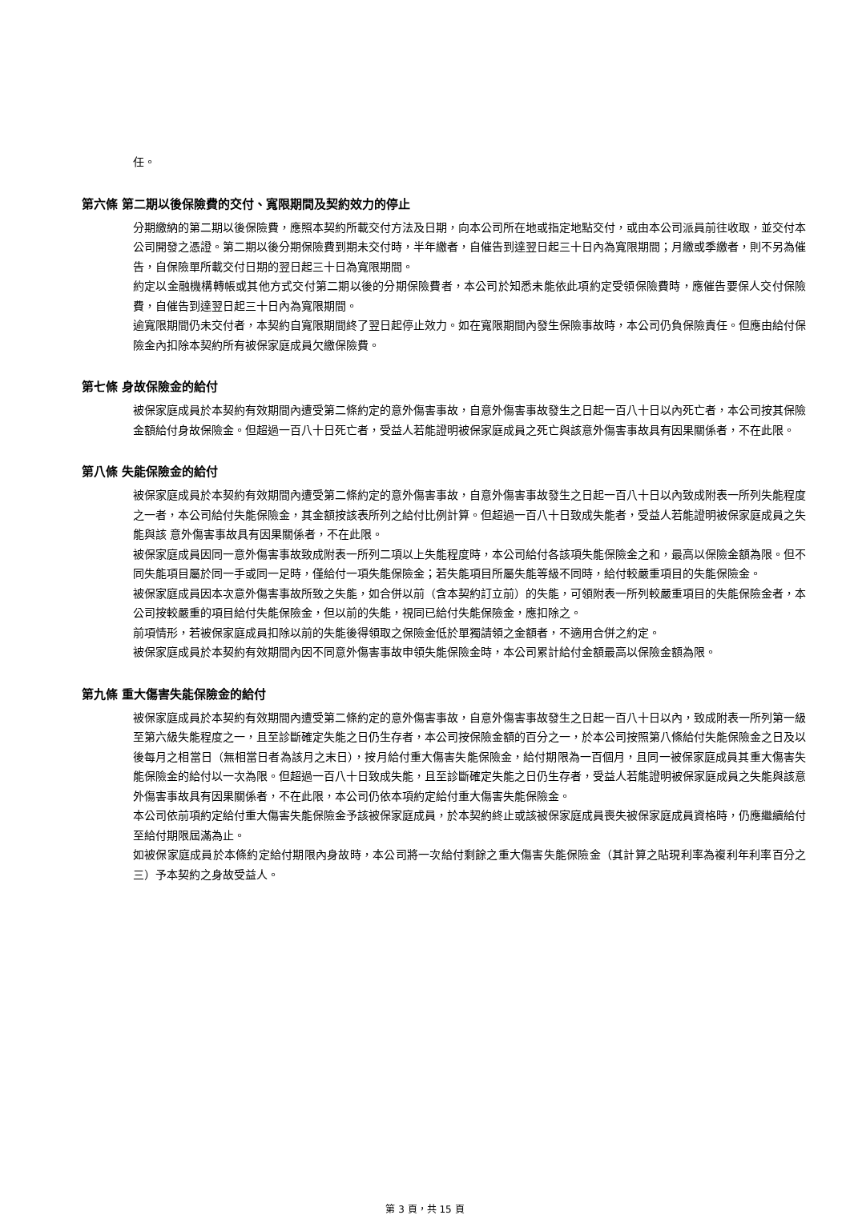任。
第六條 第二期以後保險費的交付、寬限期間及契約效力的停止
分期繳納的第二期以後保險費，應照本契約所載交付方法及日期，向本公司所在地或指定地點交付，或由本公司派員前往收取，並交付本公司開發之憑證。第二期以後分期保險費到期未交付時，半年繳者，自催告到達翌日起三十日內為寬限期間；月繳或季繳者，則不另為催告，自保險單所載交付日期的翌日起三十日為寬限期間。
約定以金融機構轉帳或其他方式交付第二期以後的分期保險費者，本公司於知悉未能依此項約定受領保險費時，應催告要保人交付保險費，自催告到達翌日起三十日內為寬限期間。
逾寬限期間仍未交付者，本契約自寬限期間終了翌日起停止效力。如在寬限期間內發生保險事故時，本公司仍負保險責任。但應由給付保險金內扣除本契約所有被保家庭成員欠繳保險費。
第七條 身故保險金的給付
被保家庭成員於本契約有效期間內遭受第二條約定的意外傷害事故，自意外傷害事故發生之日起一百八十日以內死亡者，本公司按其保險金額給付身故保險金。但超過一百八十日死亡者，受益人若能證明被保家庭成員之死亡與該意外傷害事故具有因果關係者，不在此限。
第八條 失能保險金的給付
被保家庭成員於本契約有效期間內遭受第二條約定的意外傷害事故，自意外傷害事故發生之日起一百八十日以內致成附表一所列失能程度之一者，本公司給付失能保險金，其金額按該表所列之給付比例計算。但超過一百八十日致成失能者，受益人若能證明被保家庭成員之失能與該 意外傷害事故具有因果關係者，不在此限。
被保家庭成員因同一意外傷害事故致成附表一所列二項以上失能程度時，本公司給付各該項失能保險金之和，最高以保險金額為限。但不同失能項目屬於同一手或同一足時，僅給付一項失能保險金；若失能項目所屬失能等級不同時，給付較嚴重項目的失能保險金。
被保家庭成員因本次意外傷害事故所致之失能，如合併以前（含本契約訂立前）的失能，可領附表一所列較嚴重項目的失能保險金者，本公司按較嚴重的項目給付失能保險金，但以前的失能，視同已給付失能保險金，應扣除之。
前項情形，若被保家庭成員扣除以前的失能後得領取之保險金低於單獨請領之金額者，不適用合併之約定。
被保家庭成員於本契約有效期間內因不同意外傷害事故申領失能保險金時，本公司累計給付金額最高以保險金額為限。
第九條 重大傷害失能保險金的給付
被保家庭成員於本契約有效期間內遭受第二條約定的意外傷害事故，自意外傷害事故發生之日起一百八十日以內，致成附表一所列第一級至第六級失能程度之一，且至診斷確定失能之日仍生存者，本公司按保險金額的百分之一，於本公司按照第八條給付失能保險金之日及以後每月之相當日（無相當日者為該月之末日），按月給付重大傷害失能保險金，給付期限為一百個月，且同一被保家庭成員其重大傷害失能保險金的給付以一次為限。但超過一百八十日致成失能，且至診斷確定失能之日仍生存者，受益人若能證明被保家庭成員之失能與該意外傷害事故具有因果關係者，不在此限，本公司仍依本項約定給付重大傷害失能保險金。
本公司依前項約定給付重大傷害失能保險金予該被保家庭成員，於本契約終止或該被保家庭成員喪失被保家庭成員資格時，仍應繼續給付至給付期限屆滿為止。
如被保家庭成員於本條約定給付期限內身故時，本公司將一次給付剩餘之重大傷害失能保險金（其計算之貼現利率為複利年利率百分之三）予本契約之身故受益人。
第 3 頁，共 15 頁